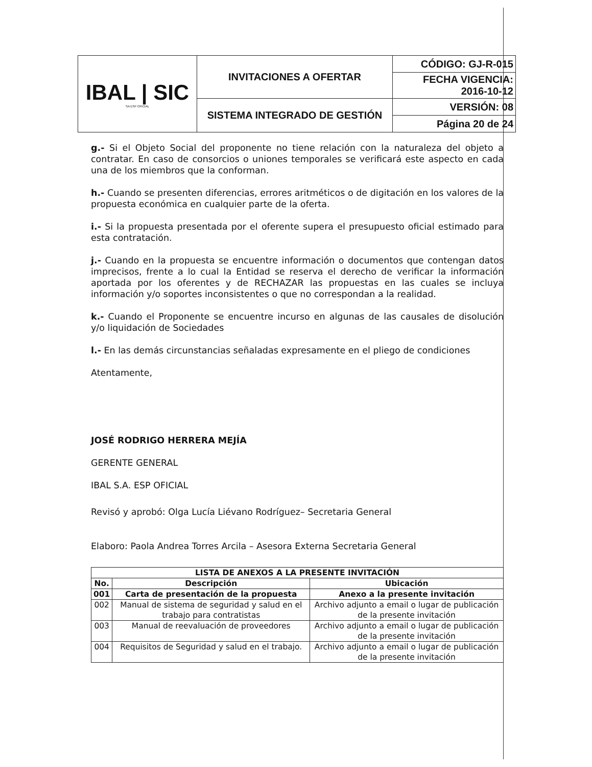| IBAL / SIC SA ESP OFICIAL | INVITACIONES A OFERTAR | CÓDIGO: GJ-R-015 |
| | | FECHA VIGENCIA: 2016-10-12 |
| | SISTEMA INTEGRADO DE GESTIÓN | VERSIÓN: 08 |
| | | Página 20 de 24 |
g.- Si el Objeto Social del proponente no tiene relación con la naturaleza del objeto a contratar. En caso de consorcios o uniones temporales se verificará este aspecto en cada una de los miembros que la conforman.
h.- Cuando se presenten diferencias, errores aritméticos o de digitación en los valores de la propuesta económica en cualquier parte de la oferta.
i.- Si la propuesta presentada por el oferente supera el presupuesto oficial estimado para esta contratación.
j.- Cuando en la propuesta se encuentre información o documentos que contengan datos imprecisos, frente a lo cual la Entidad se reserva el derecho de verificar la información aportada por los oferentes y de RECHAZAR las propuestas en las cuales se incluya información y/o soportes inconsistentes o que no correspondan a la realidad.
k.- Cuando el Proponente se encuentre incurso en algunas de las causales de disolución y/o liquidación de Sociedades
l.- En las demás circunstancias señaladas expresamente en el pliego de condiciones
Atentamente,
JOSÉ RODRIGO HERRERA MEJÍA
GERENTE GENERAL
IBAL S.A. ESP OFICIAL
Revisó y aprobó: Olga Lucía Liévano Rodríguez– Secretaria General
Elaboro: Paola Andrea Torres Arcila – Asesora Externa Secretaria General
| LISTA DE ANEXOS A LA PRESENTE INVITACIÓN | | |
| --- | --- | --- |
| No. | Descripción | Ubicación |
| 001 | Carta de presentación de la propuesta | Anexo a la presente invitación |
| 002 | Manual de sistema de seguridad y salud en el trabajo para contratistas | Archivo adjunto a email o lugar de publicación de la presente invitación |
| 003 | Manual de reevaluación de proveedores | Archivo adjunto a email o lugar de publicación de la presente invitación |
| 004 | Requisitos de Seguridad y salud en el trabajo. | Archivo adjunto a email o lugar de publicación de la presente invitación |